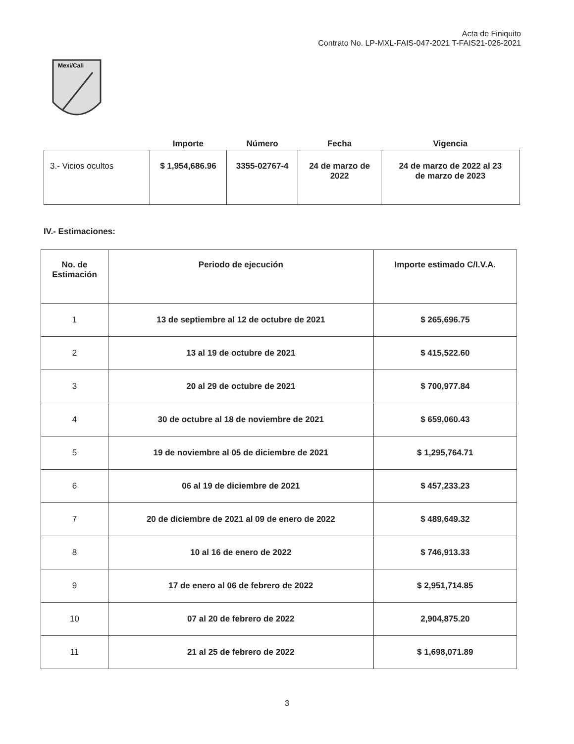Acta de Finiquito
Contrato No. LP-MXL-FAIS-047-2021 T-FAIS21-026-2021
Mexi/Cali
| | Importe | Número | Fecha | Vigencia |
| --- | --- | --- | --- | --- |
| 3.- Vicios ocultos | $ 1,954,686.96 | 3355-02767-4 | 24 de marzo de 2022 | 24 de marzo de 2022 al 23 de marzo de 2023 |
IV.- Estimaciones:
| No. de Estimación | Periodo de ejecución | Importe estimado C/I.V.A. |
| --- | --- | --- |
| 1 | 13 de septiembre al 12 de octubre de 2021 | $ 265,696.75 |
| 2 | 13 al 19 de octubre de 2021 | $ 415,522.60 |
| 3 | 20 al 29 de octubre de 2021 | $ 700,977.84 |
| 4 | 30 de octubre al 18 de noviembre de 2021 | $ 659,060.43 |
| 5 | 19 de noviembre al 05 de diciembre de 2021 | $ 1,295,764.71 |
| 6 | 06 al 19 de diciembre de 2021 | $ 457,233.23 |
| 7 | 20 de diciembre de 2021 al 09 de enero de 2022 | $ 489,649.32 |
| 8 | 10 al 16 de enero de 2022 | $ 746,913.33 |
| 9 | 17 de enero al 06 de febrero de 2022 | $ 2,951,714.85 |
| 10 | 07 al 20 de febrero de 2022 | 2,904,875.20 |
| 11 | 21 al 25 de febrero de 2022 | $ 1,698,071.89 |
3